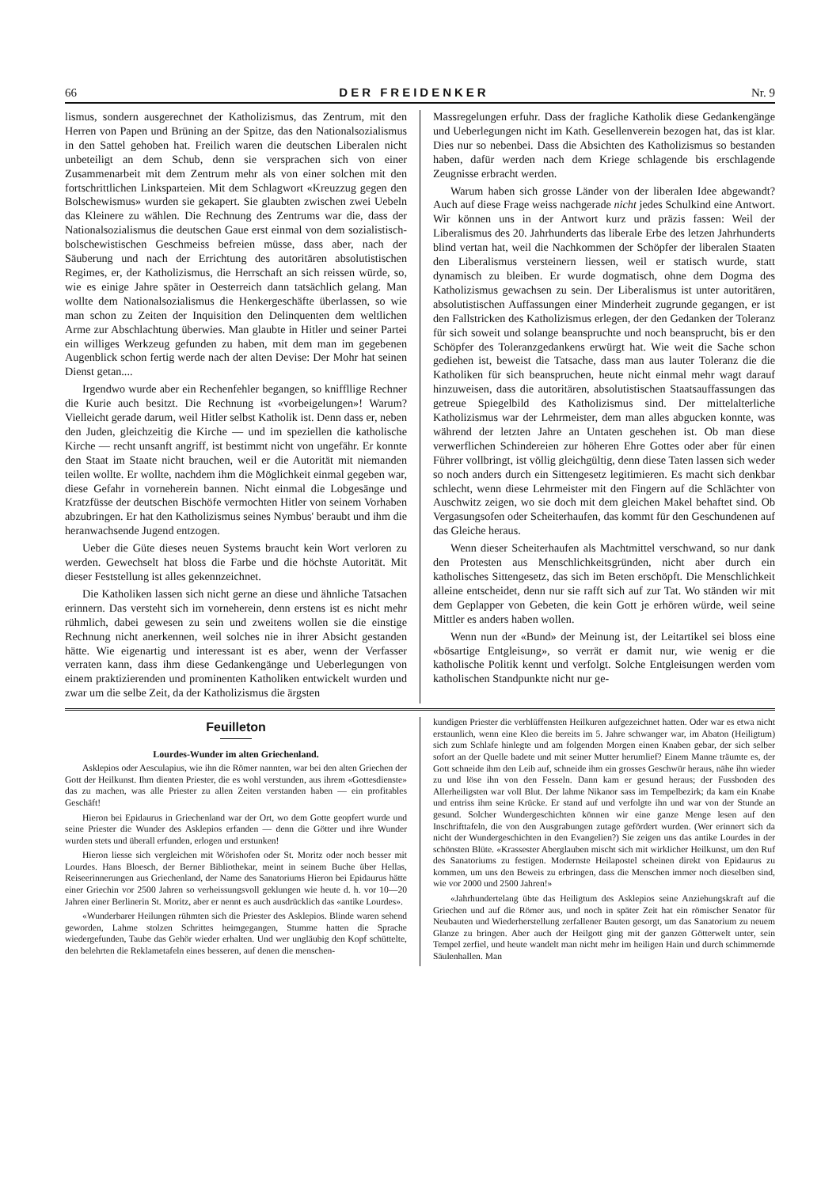66 DER FREIDENKER Nr. 9
lismus, sondern ausgerechnet der Katholizismus, das Zentrum, mit den Herren von Papen und Brüning an der Spitze, das den Nationalsozialismus in den Sattel gehoben hat. Freilich waren die deutschen Liberalen nicht unbeteiligt an dem Schub, denn sie versprachen sich von einer Zusammenarbeit mit dem Zentrum mehr als von einer solchen mit den fortschrittlichen Linksparteien. Mit dem Schlagwort «Kreuzzug gegen den Bolschewismus» wurden sie gekapert. Sie glaubten zwischen zwei Uebeln das Kleinere zu wählen. Die Rechnung des Zentrums war die, dass der Nationalsozialismus die deutschen Gaue erst einmal von dem sozialistisch-bolschewistischen Geschmeiss befreien müsse, dass aber, nach der Säuberung und nach der Errichtung des autoritären absolutistischen Regimes, er, der Katholizismus, die Herrschaft an sich reissen würde, so, wie es einige Jahre später in Oesterreich dann tatsächlich gelang. Man wollte dem Nationalsozialismus die Henkergeschäfte überlassen, so wie man schon zu Zeiten der Inquisition den Delinquenten dem weltlichen Arme zur Abschlachtung überwies. Man glaubte in Hitler und seiner Partei ein williges Werkzeug gefunden zu haben, mit dem man im gegebenen Augenblick schon fertig werde nach der alten Devise: Der Mohr hat seinen Dienst getan....
Irgendwo wurde aber ein Rechenfehler begangen, so kniffllige Rechner die Kurie auch besitzt. Die Rechnung ist «vorbeigelungen»! Warum? Vielleicht gerade darum, weil Hitler selbst Katholik ist. Denn dass er, neben den Juden, gleichzeitig die Kirche — und im speziellen die katholische Kirche — recht unsanft angriff, ist bestimmt nicht von ungefähr. Er konnte den Staat im Staate nicht brauchen, weil er die Autorität mit niemanden teilen wollte. Er wollte, nachdem ihm die Möglichkeit einmal gegeben war, diese Gefahr in vorneherein bannen. Nicht einmal die Lobgesänge und Kratzfüsse der deutschen Bischöfe vermochten Hitler von seinem Vorhaben abzubringen. Er hat den Katholizismus seines Nymbus' beraubt und ihm die heranwachsende Jugend entzogen.
Ueber die Güte dieses neuen Systems braucht kein Wort verloren zu werden. Gewechselt hat bloss die Farbe und die höchste Autorität. Mit dieser Feststellung ist alles gekennzeichnet.
Die Katholiken lassen sich nicht gerne an diese und ähnliche Tatsachen erinnern. Das versteht sich im vorneherein, denn erstens ist es nicht mehr rühmlich, dabei gewesen zu sein und zweitens wollen sie die einstige Rechnung nicht anerkennen, weil solches nie in ihrer Absicht gestanden hätte. Wie eigenartig und interessant ist es aber, wenn der Verfasser verraten kann, dass ihm diese Gedankengänge und Ueberlegungen von einem praktizierenden und prominenten Katholiken entwickelt wurden und zwar um die selbe Zeit, da der Katholizismus die ärgsten
Massregelungen erfuhr. Dass der fragliche Katholik diese Gedankengänge und Ueberlegungen nicht im Kath. Gesellenverein bezogen hat, das ist klar. Dies nur so nebenbei. Dass die Absichten des Katholizismus so bestanden haben, dafür werden nach dem Kriege schlagende bis erschlagende Zeugnisse erbracht werden.
Warum haben sich grosse Länder von der liberalen Idee abgewandt? Auch auf diese Frage weiss nachgerade nicht jedes Schulkind eine Antwort. Wir können uns in der Antwort kurz und präzis fassen: Weil der Liberalismus des 20. Jahrhunderts das liberale Erbe des letzen Jahrhunderts blind vertan hat, weil die Nachkommen der Schöpfer der liberalen Staaten den Liberalismus versteinern liessen, weil er statisch wurde, statt dynamisch zu bleiben. Er wurde dogmatisch, ohne dem Dogma des Katholizismus gewachsen zu sein. Der Liberalismus ist unter autoritären, absolutistischen Auffassungen einer Minderheit zugrunde gegangen, er ist den Fallstricken des Katholizismus erlegen, der den Gedanken der Toleranz für sich soweit und solange beanspruchte und noch beansprucht, bis er den Schöpfer des Toleranzgedankens erwürgt hat. Wie weit die Sache schon gediehen ist, beweist die Tatsache, dass man aus lauter Toleranz die die Katholiken für sich beanspruchen, heute nicht einmal mehr wagt darauf hinzuweisen, dass die autoritären, absolutistischen Staatsauffassungen das getreue Spiegelbild des Katholizismus sind. Der mittelalterliche Katholizismus war der Lehrmeister, dem man alles abgucken konnte, was während der letzten Jahre an Untaten geschehen ist. Ob man diese verwerflichen Schindereien zur höheren Ehre Gottes oder aber für einen Führer vollbringt, ist völlig gleichgültig, denn diese Taten lassen sich weder so noch anders durch ein Sittengesetz legitimieren. Es macht sich denkbar schlecht, wenn diese Lehrmeister mit den Fingern auf die Schlächter von Auschwitz zeigen, wo sie doch mit dem gleichen Makel behaftet sind. Ob Vergasungsofen oder Scheiterhaufen, das kommt für den Geschundenen auf das Gleiche heraus.
Wenn dieser Scheiterhaufen als Machtmittel verschwand, so nur dank den Protesten aus Menschlichkeitsgründen, nicht aber durch ein katholisches Sittengesetz, das sich im Beten erschöpft. Die Menschlichkeit alleine entscheidet, denn nur sie rafft sich auf zur Tat. Wo ständen wir mit dem Geplapper von Gebeten, die kein Gott je erhören würde, weil seine Mittler es anders haben wollen.
Wenn nun der «Bund» der Meinung ist, der Leitartikel sei bloss eine «bösartige Entgleisung», so verrät er damit nur, wie wenig er die katholische Politik kennt und verfolgt. Solche Entgleisungen werden vom katholischen Standpunkte nicht nur ge-
Feuilleton
Lourdes-Wunder im alten Griechenland.
Asklepios oder Aesculapius, wie ihn die Römer nannten, war bei den alten Griechen der Gott der Heilkunst. Ihm dienten Priester, die es wohl verstunden, aus ihrem «Gottesdienste» das zu machen, was alle Priester zu allen Zeiten verstanden haben — ein profitables Geschäft!
Hieron bei Epidaurus in Griechenland war der Ort, wo dem Gotte geopfert wurde und seine Priester die Wunder des Asklepios erfanden — denn die Götter und ihre Wunder wurden stets und überall erfunden, erlogen und erstunken!
Hieron liesse sich vergleichen mit Wörishofen oder St. Moritz oder noch besser mit Lourdes. Hans Bloesch, der Berner Bibliothekar, meint in seinem Buche über Hellas, Reiseerinnerungen aus Griechenland, der Name des Sanatoriums Hieron bei Epidaurus hätte einer Griechin vor 2500 Jahren so verheissungsvoll geklungen wie heute d. h. vor 10—20 Jahren einer Berlinerin St. Moritz, aber er nennt es auch ausdrücklich das «antike Lourdes».
«Wunderbarer Heilungen rühmten sich die Priester des Asklepios. Blinde waren sehend geworden, Lahme stolzen Schrittes heimgegangen, Stumme hatten die Sprache wiedergefunden, Taube das Gehör wieder erhalten. Und wer ungläubig den Kopf schüttelte, den belehrten die Reklametafeln eines besseren, auf denen die menschen-
kundigen Priester die verblüffensten Heilkuren aufgezeichnet hatten. Oder war es etwa nicht erstaunlich, wenn eine Kleo die bereits im 5. Jahre schwanger war, im Abaton (Heiligtum) sich zum Schlafe hinlegte und am folgenden Morgen einen Knaben gebar, der sich selber sofort an der Quelle badete und mit seiner Mutter herumlief? Einem Manne träumte es, der Gott schneide ihm den Leib auf, schneide ihm ein grosses Geschwür heraus, nähe ihn wieder zu und löse ihn von den Fesseln. Dann kam er gesund heraus; der Fussboden des Allerheiligsten war voll Blut. Der lahme Nikanor sass im Tempelbezirk; da kam ein Knabe und entriss ihm seine Krücke. Er stand auf und verfolgte ihn und war von der Stunde an gesund. Solcher Wundergeschichten können wir eine ganze Menge lesen auf den Inschrifttafeln, die von den Ausgrabungen zutage gefördert wurden. (Wer erinnert sich da nicht der Wundergeschichten in den Evangelien?) Sie zeigen uns das antike Lourdes in der schönsten Blüte. «Krassester Aberglauben mischt sich mit wirklicher Heilkunst, um den Ruf des Sanatoriums zu festigen. Modernste Heilapostel scheinen direkt von Epidaurus zu kommen, um uns den Beweis zu erbringen, dass die Menschen immer noch dieselben sind, wie vor 2000 und 2500 Jahren!»
«Jahrhundertelang übte das Heiligtum des Asklepios seine Anziehungskraft auf die Griechen und auf die Römer aus, und noch in später Zeit hat ein römischer Senator für Neubauten und Wiederherstellung zerfallener Bauten gesorgt, um das Sanatorium zu neuem Glanze zu bringen. Aber auch der Heilgott ging mit der ganzen Götterwelt unter, sein Tempel zerfiel, und heute wandelt man nicht mehr im heiligen Hain und durch schimmernde Säulenhallen. Man